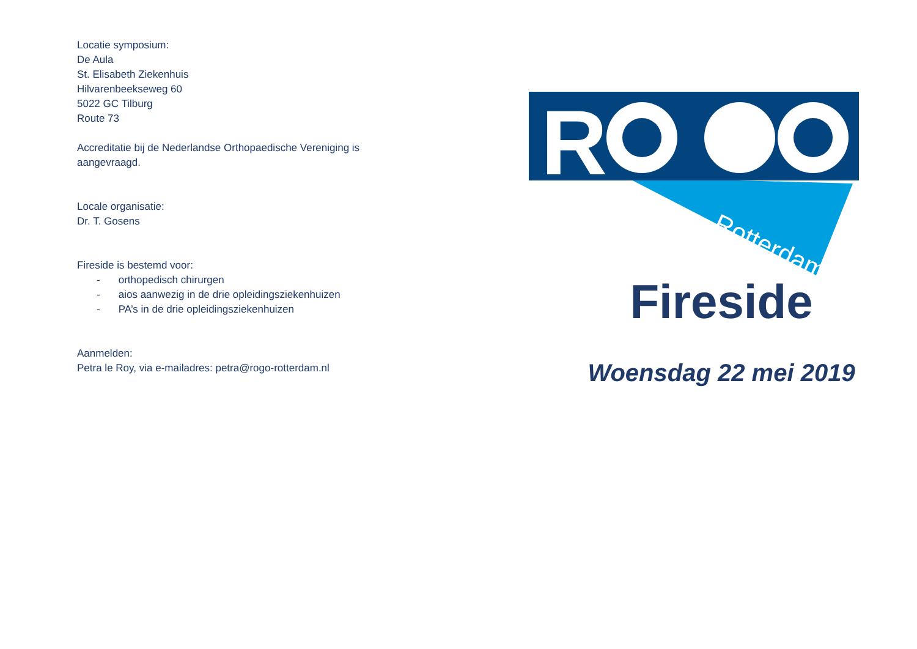Locatie symposium:
De Aula
St. Elisabeth Ziekenhuis
Hilvarenbeekseweg 60
5022 GC Tilburg
Route 73
Accreditatie bij de Nederlandse Orthopaedische Vereniging is
aangevraagd.
Locale organisatie:
Dr. T. Gosens
Fireside is bestemd voor:
- orthopedisch chirurgen
- aios aanwezig in de drie opleidingsziekenhuizen
- PA’s in de drie opleidingsziekenhuizen
Aanmelden:
Petra le Roy, via e-mailadres: petra@rogo-rotterdam.nl
R
Rotterdam
Fireside
Woensdag 22 mei 2019